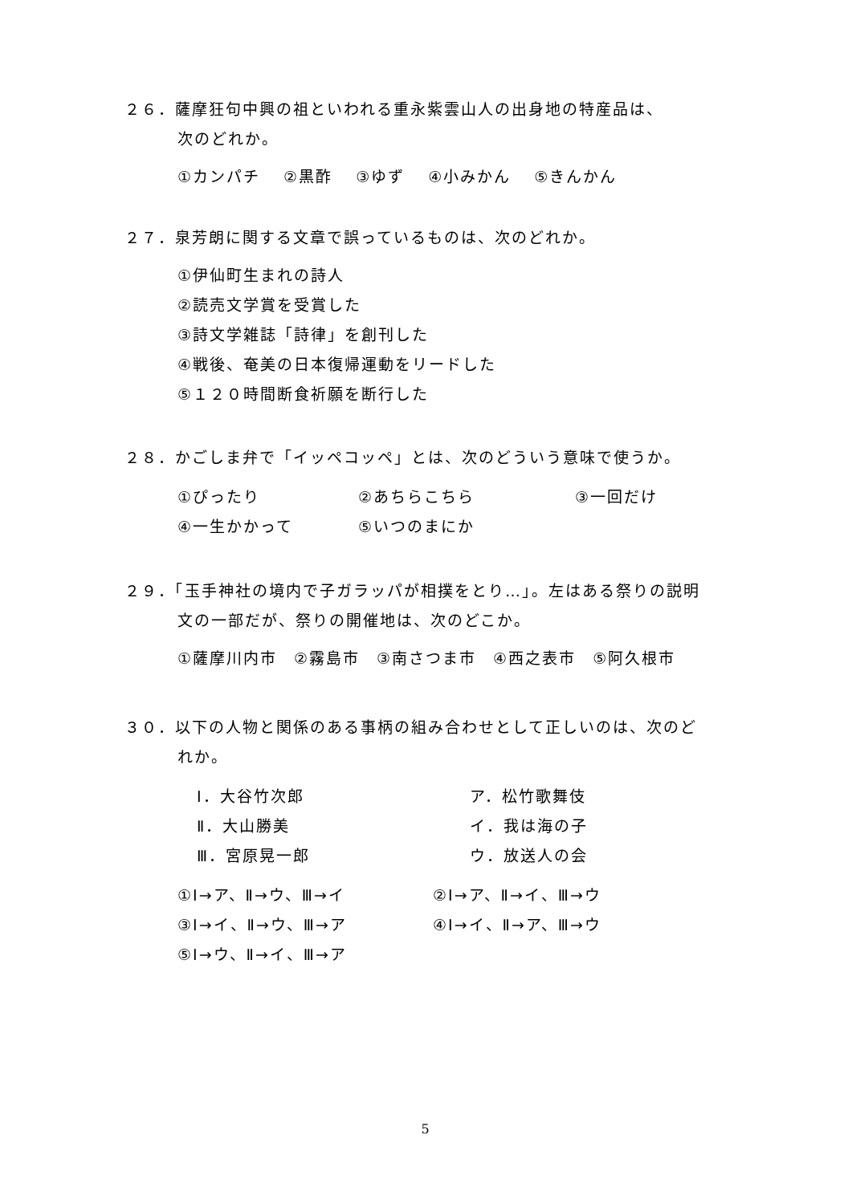２６．薩摩狂句中興の祖といわれる重永紫雲山人の出身地の特産品は、
次のどれか。
①カンパチ　 ②黒酢　 ③ゆず　 ④小みかん　 ⑤きんかん
２７．泉芳朗に関する文章で誤っているものは、次のどれか。
①伊仙町生まれの詩人
②読売文学賞を受賞した
③詩文学雑誌「詩律」を創刊した
④戦後、奄美の日本復帰運動をリードした
⑤１２０時間断食祈願を断行した
２８．かごしま弁で「イッペコッペ」とは、次のどういう意味で使うか。
①ぴったり ②あちらこちら ③一回だけ
④一生かかって ⑤いつのまにか
２９．「玉手神社の境内で子ガラッパが相撲をとり…」。左はある祭りの説明
文の一部だが、祭りの開催地は、次のどこか。
①薩摩川内市　②霧島市　③南さつま市　④西之表市　⑤阿久根市
３０．以下の人物と関係のある事柄の組み合わせとして正しいのは、次のど
れか。
Ⅰ．大谷竹次郎 ア．松竹歌舞伎
Ⅱ．大山勝美 イ．我は海の子
Ⅲ．宮原晃一郎 ウ．放送人の会
①Ⅰ→ア、Ⅱ→ウ、Ⅲ→イ ②Ⅰ→ア、Ⅱ→イ、Ⅲ→ウ
③Ⅰ→イ、Ⅱ→ウ、Ⅲ→ア ④Ⅰ→イ、Ⅱ→ア、Ⅲ→ウ
⑤Ⅰ→ウ、Ⅱ→イ、Ⅲ→ア
5